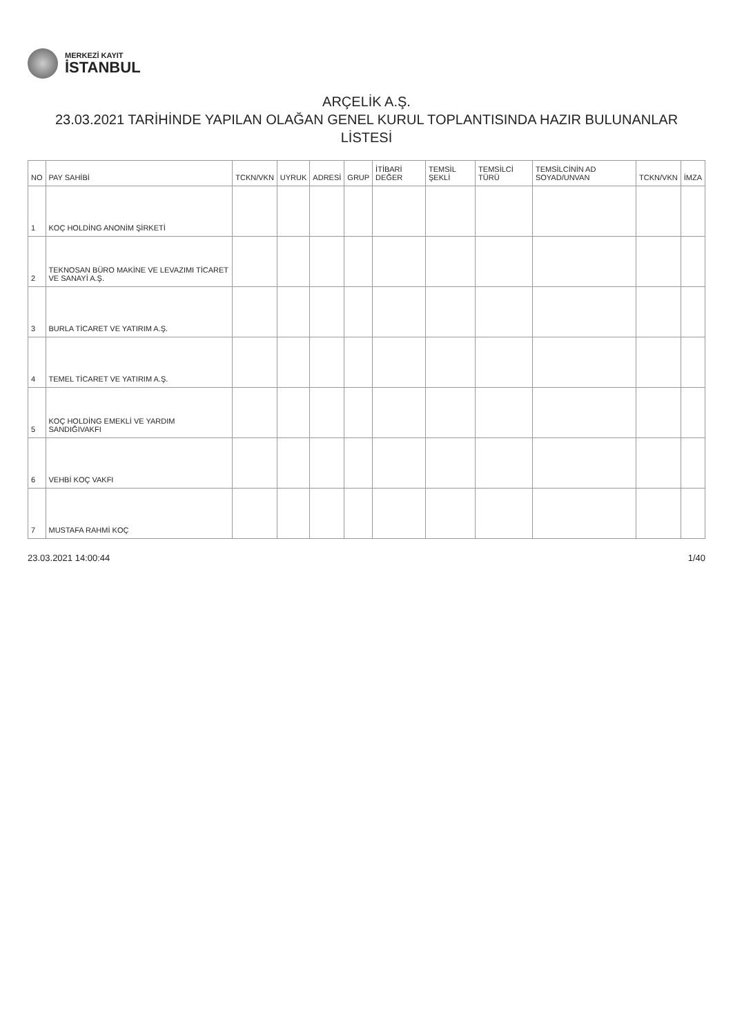MERKEZİ KAYIT
İSTANBUL
ARÇELİK A.Ş.
23.03.2021 TARİHİNDE YAPILAN OLAĞAN GENEL KURUL TOPLANTISINDA HAZIR BULUNANLAR LİSTESİ
| NO | PAY SAHİBİ | TCKN/VKN | UYRUK | ADRESİ | GRUP | İTİBARİ DEĞER | TEMSİL ŞEKLİ | TEMSİLCİ TÜRÜ | TEMSİLCİNİN AD SOYAD/UNVAN | TCKN/VKN | İMZA |
| --- | --- | --- | --- | --- | --- | --- | --- | --- | --- | --- | --- |
| 1 | KOÇ HOLDİNG ANONİM ŞİRKETİ | | | | | | | | | | |
| 2 | TEKNOSAN BÜRO MAKİNE VE LEVAZIMI TİCARET VE SANAYİ A.Ş. | | | | | | | | | | |
| 3 | BURLA TİCARET VE YATIRIM A.Ş. | | | | | | | | | | |
| 4 | TEMEL TİCARET VE YATIRIM A.Ş. | | | | | | | | | | |
| 5 | KOÇ HOLDİNG EMEKLİ VE YARDIM SANDIĞIVAKFI | | | | | | | | | | |
| 6 | VEHBİ KOÇ VAKFI | | | | | | | | | | |
| 7 | MUSTAFA RAHMİ KOÇ | | | | | | | | | | |
23.03.2021 14:00:44 1/40